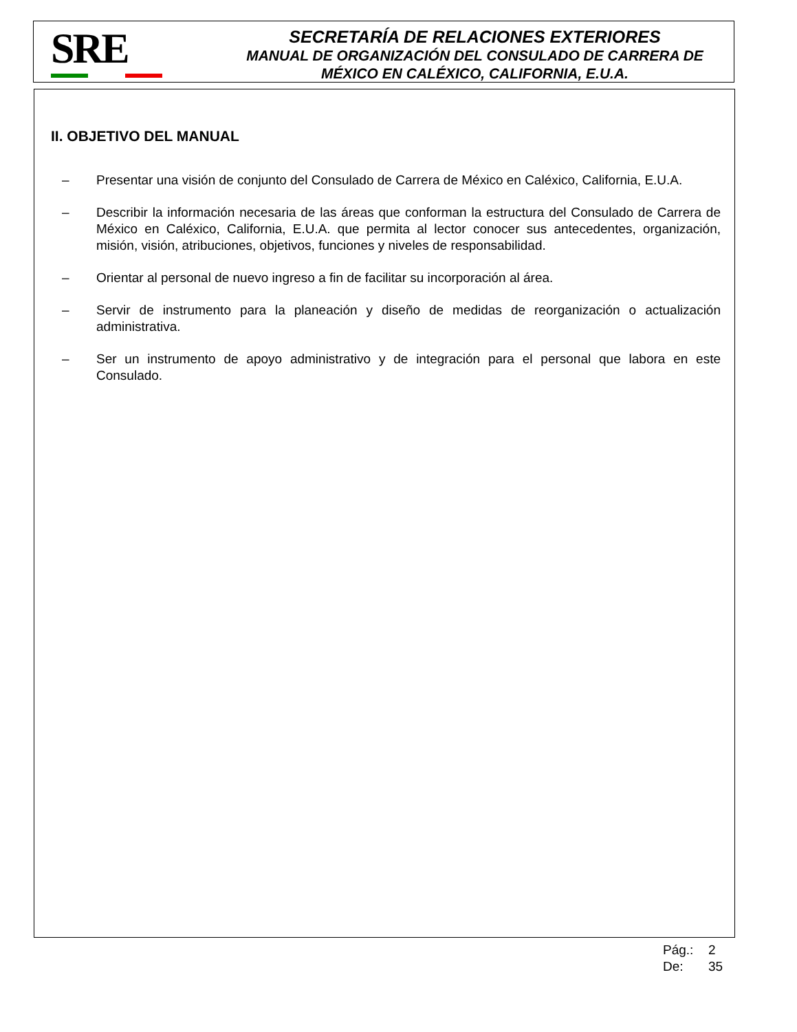SRE
SECRETARÍA DE RELACIONES EXTERIORES
MANUAL DE ORGANIZACIÓN DEL CONSULADO DE CARRERA DE MÉXICO EN CALÉXICO, CALIFORNIA, E.U.A.
II. OBJETIVO DEL MANUAL
– Presentar una visión de conjunto del Consulado de Carrera de México en Caléxico, California, E.U.A.
– Describir la información necesaria de las áreas que conforman la estructura del Consulado de Carrera de México en Caléxico, California, E.U.A. que permita al lector conocer sus antecedentes, organización, misión, visión, atribuciones, objetivos, funciones y niveles de responsabilidad.
– Orientar al personal de nuevo ingreso a fin de facilitar su incorporación al área.
– Servir de instrumento para la planeación y diseño de medidas de reorganización o actualización administrativa.
– Ser un instrumento de apoyo administrativo y de integración para el personal que labora en este Consulado.
Pág.: 2
De: 35